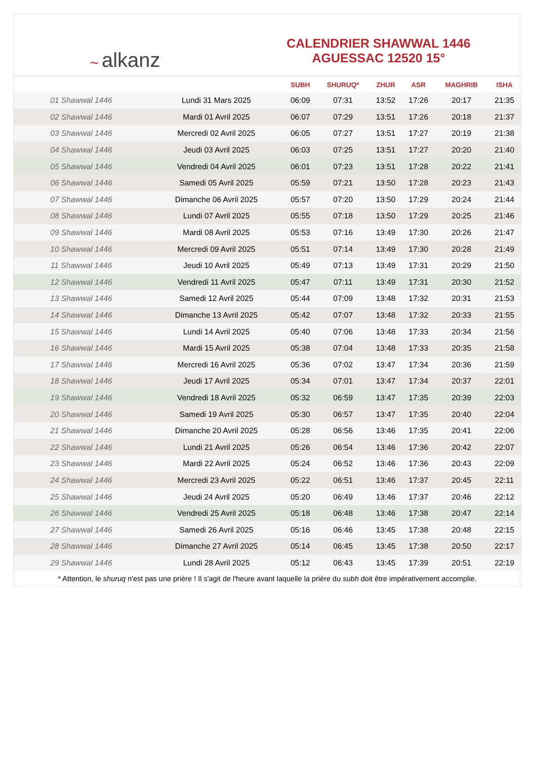~ alkanz
CALENDRIER SHAWWAL 1446
AGUESSAC 12520 15°
| | | SUBH | SHURUQ* | ZHUR | ASR | MAGHRIB | ISHA |
| --- | --- | --- | --- | --- | --- | --- | --- |
| 01 Shawwal 1446 | Lundi 31 Mars 2025 | 06:09 | 07:31 | 13:52 | 17:26 | 20:17 | 21:35 |
| 02 Shawwal 1446 | Mardi 01 Avril 2025 | 06:07 | 07:29 | 13:51 | 17:26 | 20:18 | 21:37 |
| 03 Shawwal 1446 | Mercredi 02 Avril 2025 | 06:05 | 07:27 | 13:51 | 17:27 | 20:19 | 21:38 |
| 04 Shawwal 1446 | Jeudi 03 Avril 2025 | 06:03 | 07:25 | 13:51 | 17:27 | 20:20 | 21:40 |
| 05 Shawwal 1446 | Vendredi 04 Avril 2025 | 06:01 | 07:23 | 13:51 | 17:28 | 20:22 | 21:41 |
| 06 Shawwal 1446 | Samedi 05 Avril 2025 | 05:59 | 07:21 | 13:50 | 17:28 | 20:23 | 21:43 |
| 07 Shawwal 1446 | Dimanche 06 Avril 2025 | 05:57 | 07:20 | 13:50 | 17:29 | 20:24 | 21:44 |
| 08 Shawwal 1446 | Lundi 07 Avril 2025 | 05:55 | 07:18 | 13:50 | 17:29 | 20:25 | 21:46 |
| 09 Shawwal 1446 | Mardi 08 Avril 2025 | 05:53 | 07:16 | 13:49 | 17:30 | 20:26 | 21:47 |
| 10 Shawwal 1446 | Mercredi 09 Avril 2025 | 05:51 | 07:14 | 13:49 | 17:30 | 20:28 | 21:49 |
| 11 Shawwal 1446 | Jeudi 10 Avril 2025 | 05:49 | 07:13 | 13:49 | 17:31 | 20:29 | 21:50 |
| 12 Shawwal 1446 | Vendredi 11 Avril 2025 | 05:47 | 07:11 | 13:49 | 17:31 | 20:30 | 21:52 |
| 13 Shawwal 1446 | Samedi 12 Avril 2025 | 05:44 | 07:09 | 13:48 | 17:32 | 20:31 | 21:53 |
| 14 Shawwal 1446 | Dimanche 13 Avril 2025 | 05:42 | 07:07 | 13:48 | 17:32 | 20:33 | 21:55 |
| 15 Shawwal 1446 | Lundi 14 Avril 2025 | 05:40 | 07:06 | 13:48 | 17:33 | 20:34 | 21:56 |
| 16 Shawwal 1446 | Mardi 15 Avril 2025 | 05:38 | 07:04 | 13:48 | 17:33 | 20:35 | 21:58 |
| 17 Shawwal 1446 | Mercredi 16 Avril 2025 | 05:36 | 07:02 | 13:47 | 17:34 | 20:36 | 21:59 |
| 18 Shawwal 1446 | Jeudi 17 Avril 2025 | 05:34 | 07:01 | 13:47 | 17:34 | 20:37 | 22:01 |
| 19 Shawwal 1446 | Vendredi 18 Avril 2025 | 05:32 | 06:59 | 13:47 | 17:35 | 20:39 | 22:03 |
| 20 Shawwal 1446 | Samedi 19 Avril 2025 | 05:30 | 06:57 | 13:47 | 17:35 | 20:40 | 22:04 |
| 21 Shawwal 1446 | Dimanche 20 Avril 2025 | 05:28 | 06:56 | 13:46 | 17:35 | 20:41 | 22:06 |
| 22 Shawwal 1446 | Lundi 21 Avril 2025 | 05:26 | 06:54 | 13:46 | 17:36 | 20:42 | 22:07 |
| 23 Shawwal 1446 | Mardi 22 Avril 2025 | 05:24 | 06:52 | 13:46 | 17:36 | 20:43 | 22:09 |
| 24 Shawwal 1446 | Mercredi 23 Avril 2025 | 05:22 | 06:51 | 13:46 | 17:37 | 20:45 | 22:11 |
| 25 Shawwal 1446 | Jeudi 24 Avril 2025 | 05:20 | 06:49 | 13:46 | 17:37 | 20:46 | 22:12 |
| 26 Shawwal 1446 | Vendredi 25 Avril 2025 | 05:18 | 06:48 | 13:46 | 17:38 | 20:47 | 22:14 |
| 27 Shawwal 1446 | Samedi 26 Avril 2025 | 05:16 | 06:46 | 13:45 | 17:38 | 20:48 | 22:15 |
| 28 Shawwal 1446 | Dimanche 27 Avril 2025 | 05:14 | 06:45 | 13:45 | 17:38 | 20:50 | 22:17 |
| 29 Shawwal 1446 | Lundi 28 Avril 2025 | 05:12 | 06:43 | 13:45 | 17:39 | 20:51 | 22:19 |
* Attention, le shuruq n'est pas une prière ! Il s'agit de l'heure avant laquelle la prière du subh doit être impérativement accomplie.